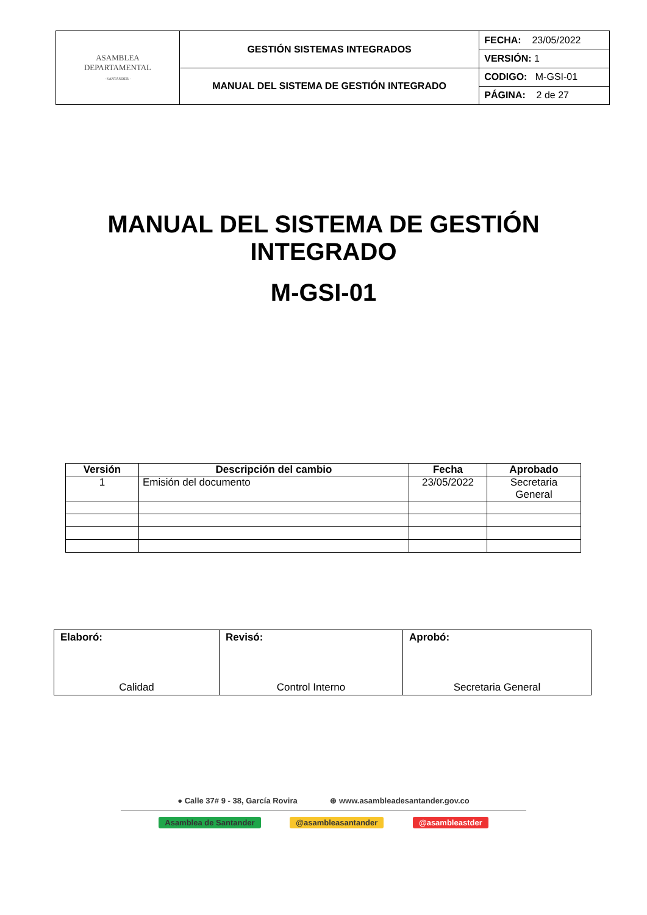| ASAMBLEA DEPARTAMENTAL · SANTANDER · | GESTIÓN SISTEMAS INTEGRADOS | FECHA: 23/05/2022 |
| | | VERSIÓN: 1 |
| | MANUAL DEL SISTEMA DE GESTIÓN INTEGRADO | CODIGO: M-GSI-01 |
| | | PÁGINA: 2 de 27 |
MANUAL DEL SISTEMA DE GESTIÓN
INTEGRADO
M-GSI-01
| Versión | Descripción del cambio | Fecha | Aprobado |
| --- | --- | --- | --- |
| 1 | Emisión del documento | 23/05/2022 | Secretaria General |
| Elaboró: Calidad | Revisó: Control Interno | Aprobó: Secretaria General |
● Calle 37# 9 - 38, García Rovira ⊕ www.asambleadesantander.gov.co
Asamblea de Santander @asambleasantander @asambleastder